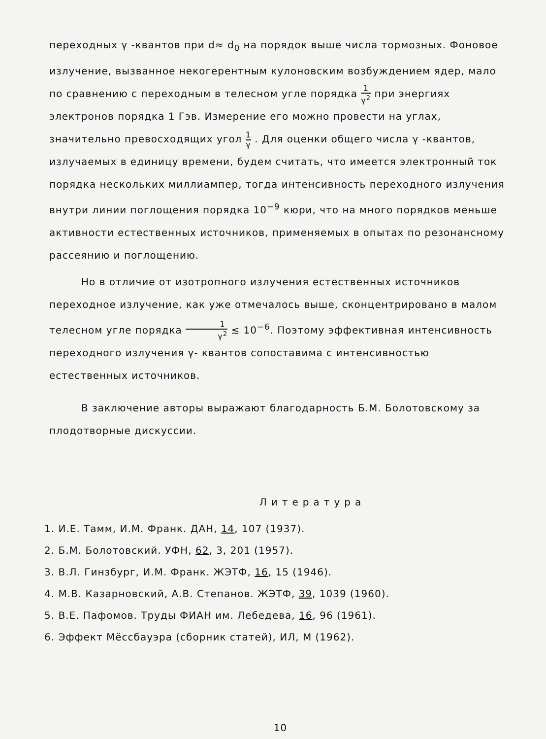переходных γ -квантов при d≈ d<sub>0</sub> на порядок выше числа тормозных. Фоновое излучение, вызванное некогерентным кулоновским возбуждением ядер, мало по сравнению с переходным в телесном угле порядка 1 γ<sup>2</sup> при энергиях электронов порядка 1 Гэв. Измерение его можно провести на углах, значительно превосходящих угол 1 γ . Для оценки общего числа γ -квантов, излучаемых в единицу времени, будем считать, что имеется электронный ток порядка нескольких миллиампер, тогда интенсивность переходного излучения внутри линии поглощения порядка 10<sup>−9</sup> кюри, что на много порядков меньше активности естественных источников, применяемых в опытах по резонансному рассеянию и поглощению.
Но в отличие от изотропного излучения естественных источников переходное излучение, как уже отмечалось выше, сконцентрировано в малом телесном угле порядка 1 γ<sup>2</sup> ≲ 10<sup>−6</sup>. Поэтому эффективная интенсивность переходного излучения γ- квантов сопоставима с интенсивностью естественных источников.
В заключение авторы выражают благодарность Б.М. Болотовскому за плодотворные дискуссии.
Литература
1. И.Е. Тамм, И.М. Франк. ДАН, 14, 107 (1937).
2. Б.М. Болотовский. УФН, 62, 3, 201 (1957).
3. В.Л. Гинзбург, И.М. Франк. ЖЭТФ, 16, 15 (1946).
4. М.В. Казарновский, А.В. Степанов. ЖЭТФ, 39, 1039 (1960).
5. В.Е. Пафомов. Труды ФИАН им. Лебедева, 16, 96 (1961).
6. Эффект Мёссбауэра (сборник статей), ИЛ, М (1962).
10